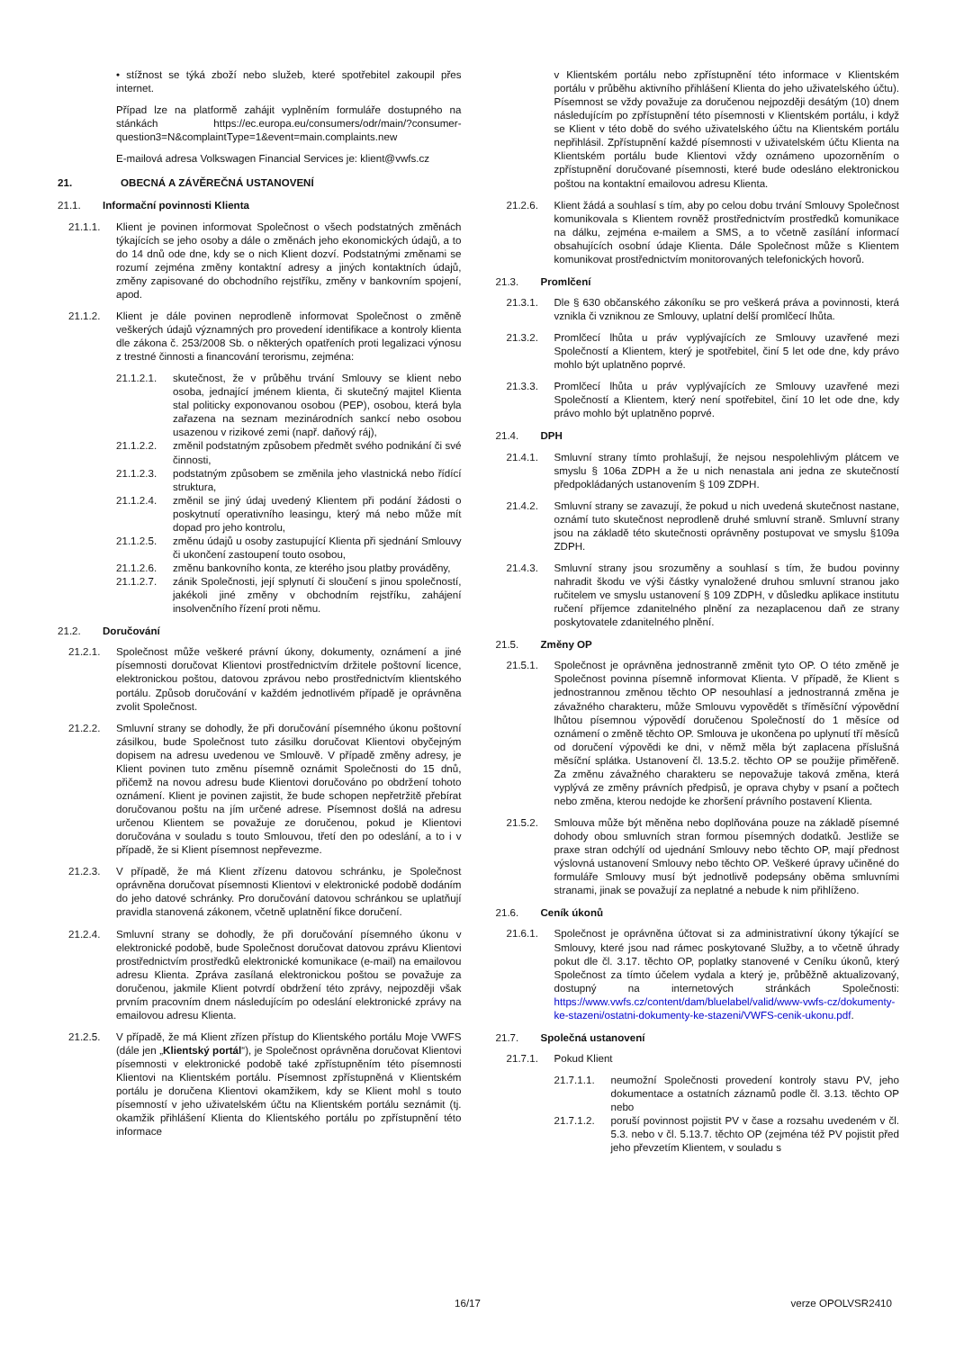• stížnost se týká zboží nebo služeb, které spotřebitel zakoupil přes internet.
Případ lze na platformě zahájit vyplněním formuláře dostupného na stánkách https://ec.europa.eu/consumers/odr/main/?consumer-question3=N&complaintType=1&event=main.complaints.new
E-mailová adresa Volkswagen Financial Services je: klient@vwfs.cz
21. OBECNÁ A ZÁVĚREČNÁ USTANOVENÍ
21.1. Informační povinnosti Klienta
21.1.1. Klient je povinen informovat Společnost o všech podstatných změnách týkajících se jeho osoby a dále o změnách jeho ekonomických údajů, a to do 14 dnů ode dne, kdy se o nich Klient dozví. Podstatnými změnami se rozumí zejména změny kontaktní adresy a jiných kontaktních údajů, změny zapisované do obchodního rejstříku, změny v bankovním spojení, apod.
21.1.2. Klient je dále povinen neprodleně informovat Společnost o změně veškerých údajů významných pro provedení identifikace a kontroly klienta dle zákona č. 253/2008 Sb. o některých opatřeních proti legalizaci výnosu z trestné činnosti a financování terorismu, zejména:
21.1.2.1. skutečnost, že v průběhu trvání Smlouvy se klient nebo osoba, jednající jménem klienta, či skutečný majitel Klienta stal politicky exponovanou osobou (PEP), osobou, která byla zařazena na seznam mezinárodních sankcí nebo osobou usazenou v rizikové zemi (např. daňový ráj),
21.1.2.2. změnil podstatným způsobem předmět svého podnikání či své činnosti,
21.1.2.3. podstatným způsobem se změnila jeho vlastnická nebo řídící struktura,
21.1.2.4. změnil se jiný údaj uvedený Klientem při podání žádosti o poskytnutí operativního leasingu, který má nebo může mít dopad pro jeho kontrolu,
21.1.2.5. změnu údajů u osoby zastupující Klienta při sjednání Smlouvy či ukončení zastoupení touto osobou,
21.1.2.6. změnu bankovního konta, ze kterého jsou platby prováděny,
21.1.2.7. zánik Společnosti, její splynutí či sloučení s jinou společností, jakékoli jiné změny v obchodním rejstříku, zahájení insolvenčního řízení proti němu.
21.2. Doručování
21.2.1. Společnost může veškeré právní úkony, dokumenty, oznámení a jiné písemnosti doručovat Klientovi prostřednictvím držitele poštovní licence, elektronickou poštou, datovou zprávou nebo prostřednictvím klientského portálu. Způsob doručování v každém jednotlivém případě je oprávněna zvolit Společnost.
21.2.2. Smluvní strany se dohodly, že při doručování písemného úkonu poštovní zásilkou, bude Společnost tuto zásilku doručovat Klientovi obyčejným dopisem na adresu uvedenou ve Smlouvě. V případě změny adresy, je Klient povinen tuto změnu písemně oznámit Společnosti do 15 dnů, přičemž na novou adresu bude Klientovi doručováno po obdržení tohoto oznámení. Klient je povinen zajistit, že bude schopen nepřetržitě přebírat doručovanou poštu na jím určené adrese. Písemnost došlá na adresu určenou Klientem se považuje ze doručenou, pokud je Klientovi doručována v souladu s touto Smlouvou, třetí den po odeslání, a to i v případě, že si Klient písemnost nepřevezme.
21.2.3. V případě, že má Klient zřízenu datovou schránku, je Společnost oprávněna doručovat písemnosti Klientovi v elektronické podobě dodáním do jeho datové schránky. Pro doručování datovou schránkou se uplatňují pravidla stanovená zákonem, včetně uplatnění fikce doručení.
21.2.4. Smluvní strany se dohodly, že při doručování písemného úkonu v elektronické podobě, bude Společnost doručovat datovou zprávu Klientovi prostřednictvím prostředků elektronické komunikace (e-mail) na emailovou adresu Klienta. Zpráva zasílaná elektronickou poštou se považuje za doručenou, jakmile Klient potvrdí obdržení této zprávy, nejpozději však prvním pracovním dnem následujícím po odeslání elektronické zprávy na emailovou adresu Klienta.
21.2.5. V případě, že má Klient zřízen přístup do Klientského portálu Moje VWFS (dále jen „Klientský portál“), je Společnost oprávněna doručovat Klientovi písemnosti v elektronické podobě také zpřístupněním této písemnosti Klientovi na Klientském portálu. Písemnost zpřístupněná v Klientském portálu je doručena Klientovi okamžikem, kdy se Klient mohl s touto písemností v jeho uživatelském účtu na Klientském portálu seznámit (tj. okamžik přihlášení Klienta do Klientského portálu po zpřístupnění této informace
v Klientském portálu nebo zpřístupnění této informace v Klientském portálu v průběhu aktivního přihlášení Klienta do jeho uživatelského účtu). Písemnost se vždy považuje za doručenou nejpozději desátým (10) dnem následujícím po zpřístupnění této písemnosti v Klientském portálu, i když se Klient v této době do svého uživatelského účtu na Klientském portálu nepřihlásil. Zpřístupnění každé písemnosti v uživatelském účtu Klienta na Klientském portálu bude Klientovi vždy oznámeno upozorněním o zpřístupnění doručované písemnosti, které bude odesláno elektronickou poštou na kontaktní emailovou adresu Klienta.
21.2.6. Klient žádá a souhlasí s tím, aby po celou dobu trvání Smlouvy Společnost komunikovala s Klientem rovněž prostřednictvím prostředků komunikace na dálku, zejména e-mailem a SMS, a to včetně zasílání informací obsahujících osobní údaje Klienta. Dále Společnost může s Klientem komunikovat prostřednictvím monitorovaných telefonických hovorů.
21.3. Promlčení
21.3.1. Dle § 630 občanského zákoníku se pro veškerá práva a povinnosti, která vznikla či vzniknou ze Smlouvy, uplatní delší promlčecí lhůta.
21.3.2. Promlčecí lhůta u práv vyplývajících ze Smlouvy uzavřené mezi Společností a Klientem, který je spotřebitel, činí 5 let ode dne, kdy právo mohlo být uplatněno poprvé.
21.3.3. Promlčecí lhůta u práv vyplývajících ze Smlouvy uzavřené mezi Společností a Klientem, který není spotřebitel, činí 10 let ode dne, kdy právo mohlo být uplatněno poprvé.
21.4. DPH
21.4.1. Smluvní strany tímto prohlašují, že nejsou nespolehlivým plátcem ve smyslu § 106a ZDPH a že u nich nenastala ani jedna ze skutečností předpokládaných ustanovením § 109 ZDPH.
21.4.2. Smluvní strany se zavazují, že pokud u nich uvedená skutečnost nastane, oznámí tuto skutečnost neprodleně druhé smluvní straně. Smluvní strany jsou na základě této skutečnosti oprávněny postupovat ve smyslu §109a ZDPH.
21.4.3. Smluvní strany jsou srozuměny a souhlasí s tím, že budou povinny nahradit škodu ve výši částky vynaložené druhou smluvní stranou jako ručitelem ve smyslu ustanovení § 109 ZDPH, v důsledku aplikace institutu ručení příjemce zdanitelného plnění za nezaplacenou daň ze strany poskytovatele zdanitelného plnění.
21.5. Změny OP
21.5.1. Společnost je oprávněna jednostranně změnit tyto OP. O této změně je Společnost povinna písemně informovat Klienta. V případě, že Klient s jednostrannou změnou těchto OP nesouhlasí a jednostranná změna je závažného charakteru, může Smlouvu vypovědět s tříměsíční výpovědní lhůtou písemnou výpovědí doručenou Společností do 1 měsíce od oznámení o změně těchto OP. Smlouva je ukončena po uplynutí tří měsíců od doručení výpovědi ke dni, v němž měla být zaplacena příslušná měsíční splátka. Ustanovení čl. 13.5.2. těchto OP se použije přiměřeně. Za změnu závažného charakteru se nepovažuje taková změna, která vyplývá ze změny právních předpisů, je oprava chyby v psaní a počtech nebo změna, kterou nedojde ke zhoršení právního postavení Klienta.
21.5.2. Smlouva může být měněna nebo doplňována pouze na základě písemné dohody obou smluvních stran formou písemných dodatků. Jestliže se praxe stran odchýlí od ujednání Smlouvy nebo těchto OP, mají přednost výslovná ustanovení Smlouvy nebo těchto OP. Veškeré úpravy učiněné do formuláře Smlouvy musí být jednotlivě podepsány oběma smluvními stranami, jinak se považují za neplatné a nebude k nim přihlíženo.
21.6. Ceník úkonů
21.6.1. Společnost je oprávněna účtovat si za administrativní úkony týkající se Smlouvy, které jsou nad rámec poskytované Služby, a to včetně úhrady pokut dle čl. 3.17. těchto OP, poplatky stanovené v Ceníku úkonů, který Společnost za tímto účelem vydala a který je, průběžně aktualizovaný, dostupný na internetových stránkách Společnosti: https://www.vwfs.cz/content/dam/bluelabel/valid/www-vwfs-cz/dokumenty-ke-stazeni/ostatni-dokumenty-ke-stazeni/VWFS-cenik-ukonu.pdf.
21.7. Společná ustanovení
21.7.1. Pokud Klient
21.7.1.1. neumožní Společnosti provedení kontroly stavu PV, jeho dokumentace a ostatních záznamů podle čl. 3.13. těchto OP nebo
21.7.1.2. poruší povinnost pojistit PV v čase a rozsahu uvedeném v čl. 5.3. nebo v čl. 5.13.7. těchto OP (zejména též PV pojistit před jeho převzetím Klientem, v souladu s
16/17 verze OPOLVSR2410